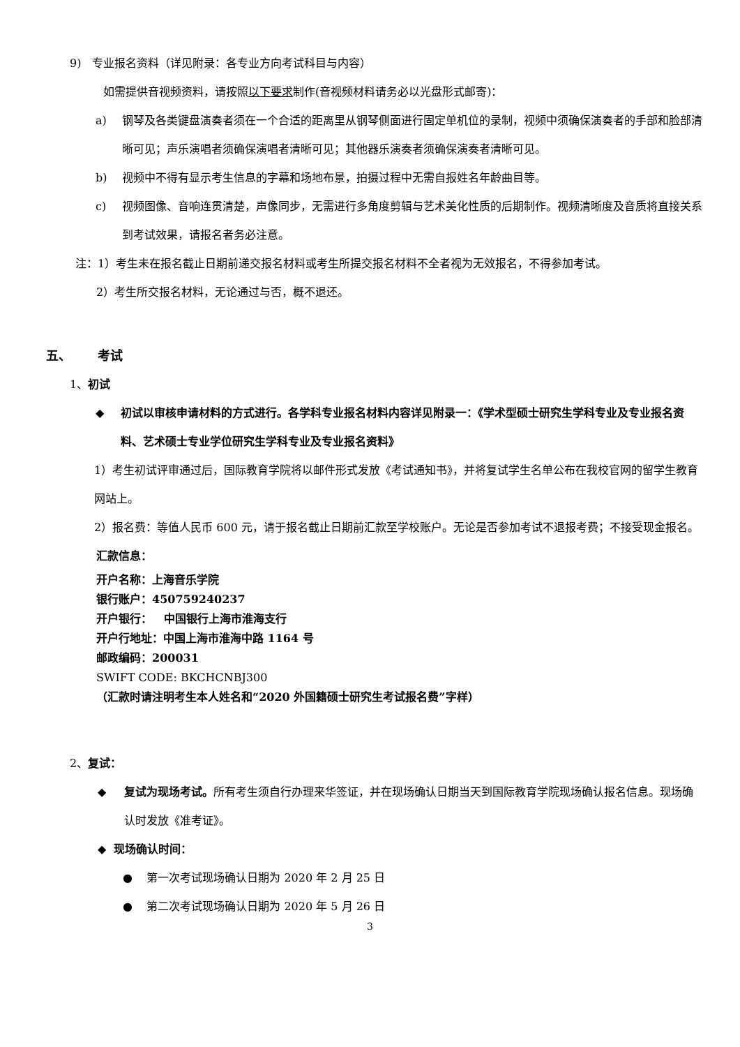9) 专业报名资料（详见附录：各专业方向考试科目与内容）
如需提供音视频资料，请按照以下要求制作(音视频材料请务必以光盘形式邮寄)：
a) 钢琴及各类键盘演奏者须在一个合适的距离里从钢琴侧面进行固定单机位的录制，视频中须确保演奏者的手部和脸部清晰可见；声乐演唱者须确保演唱者清晰可见；其他器乐演奏者须确保演奏者清晰可见。
b) 视频中不得有显示考生信息的字幕和场地布景，拍摄过程中无需自报姓名年龄曲目等。
c) 视频图像、音响连贯清楚，声像同步，无需进行多角度剪辑与艺术美化性质的后期制作。视频清晰度及音质将直接关系到考试效果，请报名者务必注意。
注：1）考生未在报名截止日期前递交报名材料或考生所提交报名材料不全者视为无效报名，不得参加考试。
2）考生所交报名材料，无论通过与否，概不退还。
五、 考试
1、初试
◆ 初试以审核申请材料的方式进行。各学科专业报名材料内容详见附录一：《学术型硕士研究生学科专业及专业报名资料、艺术硕士专业学位研究生学科专业及专业报名资料》
1）考生初试评审通过后，国际教育学院将以邮件形式发放《考试通知书》，并将复试学生名单公布在我校官网的留学生教育网站上。
2）报名费：等值人民币 600 元，请于报名截止日期前汇款至学校账户。无论是否参加考试不退报考费；不接受现金报名。
汇款信息：
开户名称：上海音乐学院
银行账户：450759240237
开户银行： 中国银行上海市淮海支行
开户行地址：中国上海市淮海中路 1164 号
邮政编码：200031
SWIFT CODE: BKCHCNBJ300
（汇款时请注明考生本人姓名和“2020 外国籍硕士研究生考试报名费”字样）
2、复试：
◆ 复试为现场考试。所有考生须自行办理来华签证，并在现场确认日期当天到国际教育学院现场确认报名信息。现场确认时发放《准考证》。
◆ 现场确认时间：
● 第一次考试现场确认日期为 2020 年 2 月 25 日
● 第二次考试现场确认日期为 2020 年 5 月 26 日
3